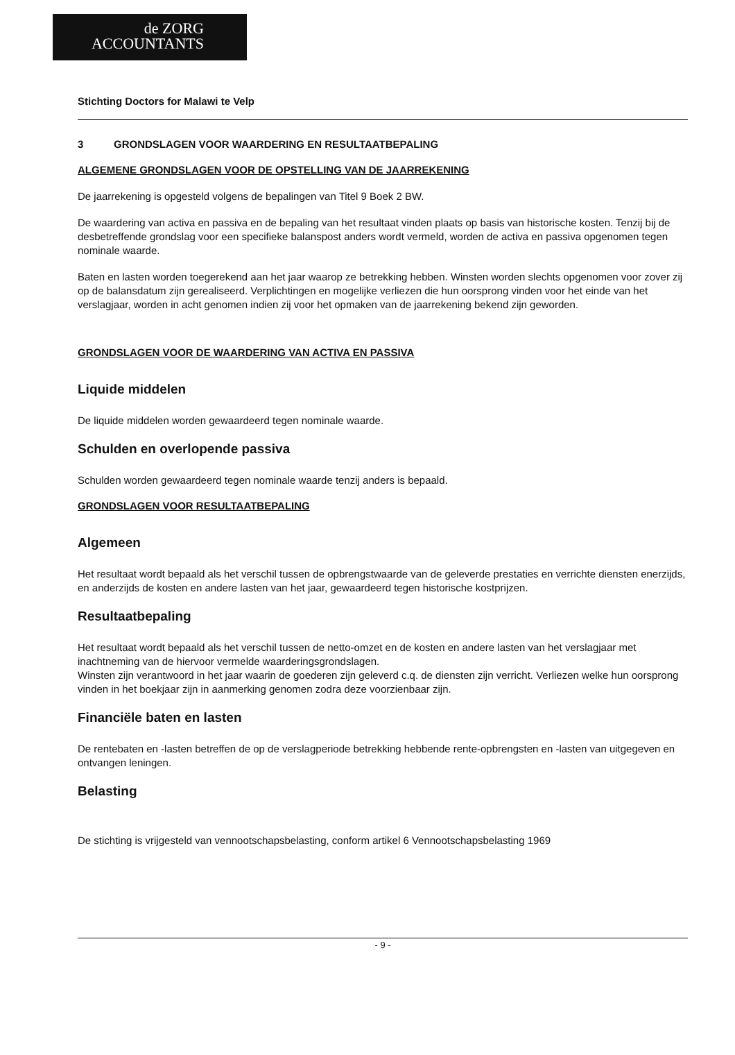de ZORG
ACCOUNTANTS
Stichting Doctors for Malawi te Velp
3 GRONDSLAGEN VOOR WAARDERING EN RESULTAATBEPALING
ALGEMENE GRONDSLAGEN VOOR DE OPSTELLING VAN DE JAARREKENING
De jaarrekening is opgesteld volgens de bepalingen van Titel 9 Boek 2 BW.
De waardering van activa en passiva en de bepaling van het resultaat vinden plaats op basis van historische kosten. Tenzij bij de desbetreffende grondslag voor een specifieke balanspost anders wordt vermeld, worden de activa en passiva opgenomen tegen nominale waarde.
Baten en lasten worden toegerekend aan het jaar waarop ze betrekking hebben. Winsten worden slechts opgenomen voor zover zij op de balansdatum zijn gerealiseerd. Verplichtingen en mogelijke verliezen die hun oorsprong vinden voor het einde van het verslagjaar, worden in acht genomen indien zij voor het opmaken van de jaarrekening bekend zijn geworden.
GRONDSLAGEN VOOR DE WAARDERING VAN ACTIVA EN PASSIVA
Liquide middelen
De liquide middelen worden gewaardeerd tegen nominale waarde.
Schulden en overlopende passiva
Schulden worden gewaardeerd tegen nominale waarde tenzij anders is bepaald.
GRONDSLAGEN VOOR RESULTAATBEPALING
Algemeen
Het resultaat wordt bepaald als het verschil tussen de opbrengstwaarde van de geleverde prestaties en verrichte diensten enerzijds, en anderzijds de kosten en andere lasten van het jaar, gewaardeerd tegen historische kostprijzen.
Resultaatbepaling
Het resultaat wordt bepaald als het verschil tussen de netto-omzet en de kosten en andere lasten van het verslagjaar met inachtneming van de hiervoor vermelde waarderingsgrondslagen.
Winsten zijn verantwoord in het jaar waarin de goederen zijn geleverd c.q. de diensten zijn verricht. Verliezen welke hun oorsprong vinden in het boekjaar zijn in aanmerking genomen zodra deze voorzienbaar zijn.
Financiële baten en lasten
De rentebaten en -lasten betreffen de op de verslagperiode betrekking hebbende rente-opbrengsten en -lasten van uitgegeven en ontvangen leningen.
Belasting
De stichting is vrijgesteld van vennootschapsbelasting, conform artikel 6 Vennootschapsbelasting 1969
- 9 -